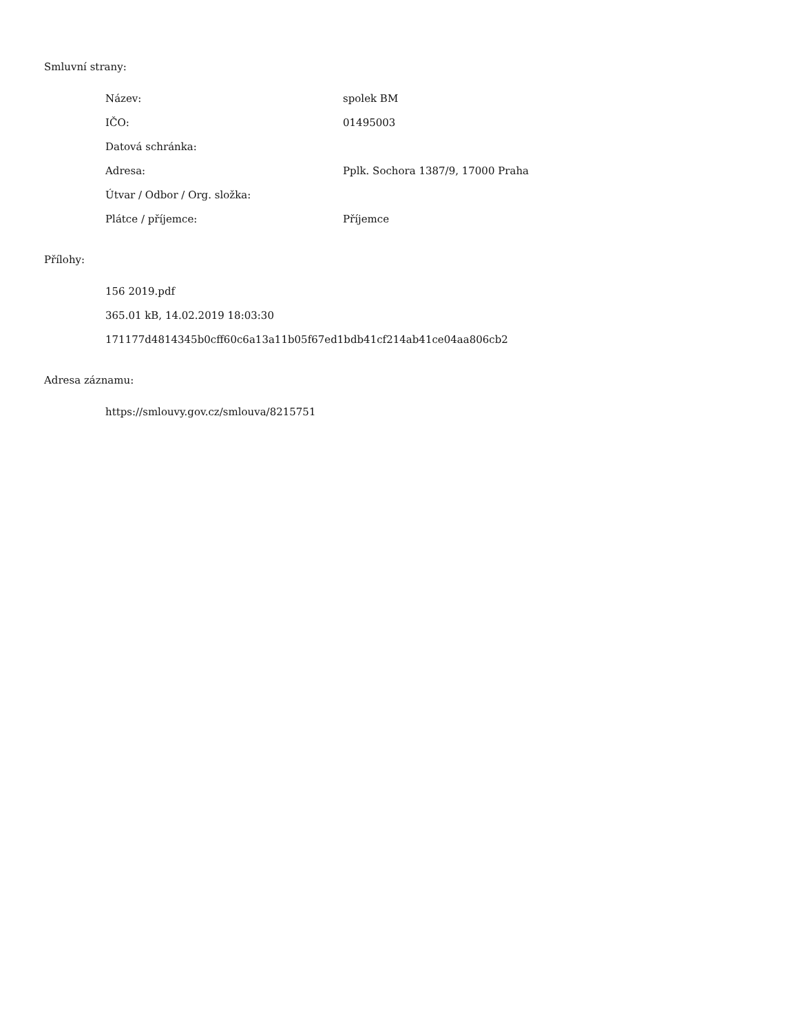Smluvní strany:
| Název: | spolek BM |
| IČO: | 01495003 |
| Datová schránka: | |
| Adresa: | Pplk. Sochora 1387/9, 17000 Praha |
| Útvar / Odbor / Org. složka: | |
| Plátce / příjemce: | Příjemce |
Přílohy:
156 2019.pdf
365.01 kB, 14.02.2019 18:03:30
171177d4814345b0cff60c6a13a11b05f67ed1bdb41cf214ab41ce04aa806cb2
Adresa záznamu:
https://smlouvy.gov.cz/smlouva/8215751